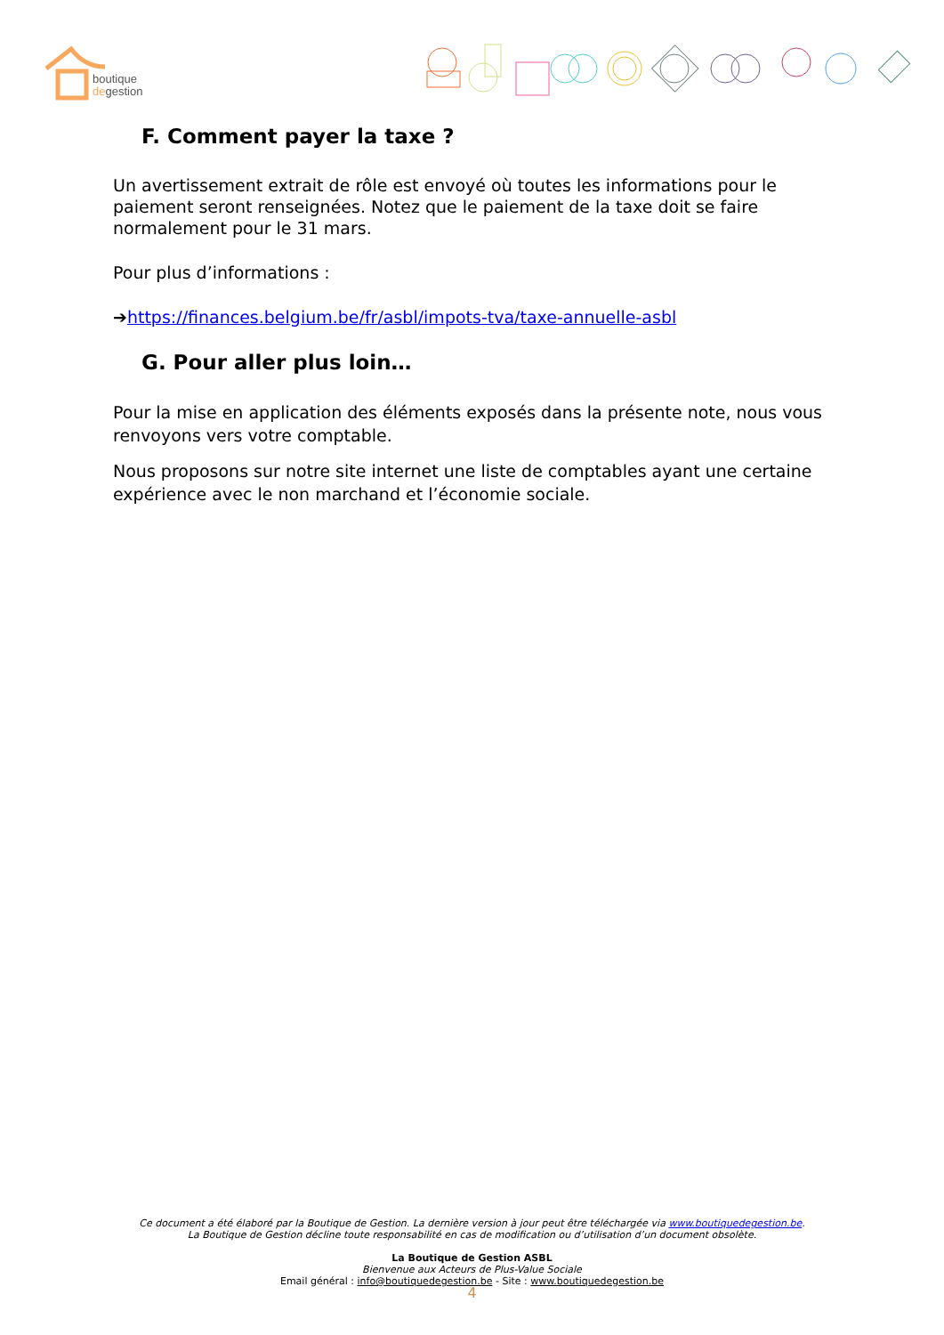boutique
degestion
F. Comment payer la taxe ?
Un avertissement extrait de rôle est envoyé où toutes les informations pour le paiement seront renseignées. Notez que le paiement de la taxe doit se faire normalement pour le 31 mars.
Pour plus d’informations :
➔https://finances.belgium.be/fr/asbl/impots-tva/taxe-annuelle-asbl
G. Pour aller plus loin…
Pour la mise en application des éléments exposés dans la présente note, nous vous renvoyons vers votre comptable.
Nous proposons sur notre site internet une liste de comptables ayant une certaine expérience avec le non marchand et l’économie sociale.
Ce document a été élaboré par la Boutique de Gestion. La dernière version à jour peut être téléchargée via www.boutiquedegestion.be.
La Boutique de Gestion décline toute responsabilité en cas de modification ou d’utilisation d’un document obsolète.
La Boutique de Gestion ASBL
Bienvenue aux Acteurs de Plus-Value Sociale
Email général : info@boutiquedegestion.be - Site : www.boutiquedegestion.be
4